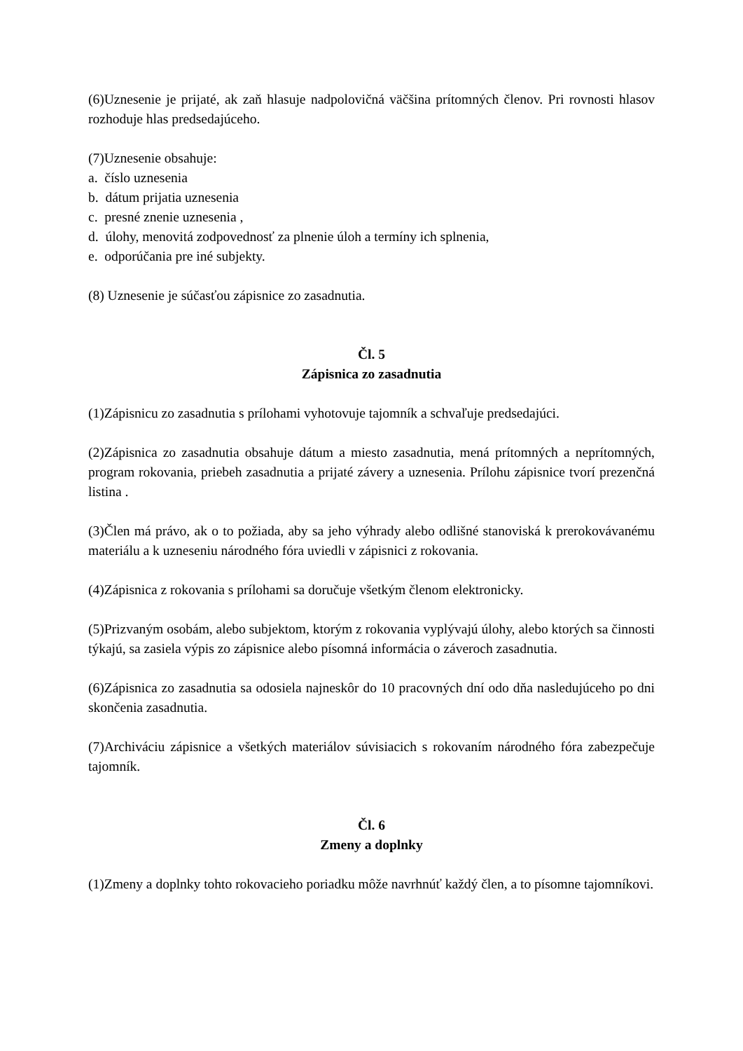(6)Uznesenie je prijaté, ak zaň hlasuje nadpolovičná väčšina prítomných členov. Pri rovnosti hlasov rozhoduje hlas predsedajúceho.
(7)Uznesenie obsahuje:
a. číslo uznesenia
b. dátum prijatia uznesenia
c. presné znenie uznesenia ,
d. úlohy, menovitá zodpovednosť za plnenie úloh a termíny ich splnenia,
e. odporúčania pre iné subjekty.
(8) Uznesenie je súčasťou zápisnice zo zasadnutia.
Čl. 5
Zápisnica zo zasadnutia
(1)Zápisnicu zo zasadnutia s prílohami vyhotovuje tajomník a schvaľuje predsedajúci.
(2)Zápisnica zo zasadnutia obsahuje dátum a miesto zasadnutia, mená prítomných a neprítomných, program rokovania, priebeh zasadnutia a prijaté závery a uznesenia. Prílohu zápisnice tvorí prezenčná listina .
(3)Člen má právo, ak o to požiada, aby sa jeho výhrady alebo odlišné stanoviská k prerokovávanému materiálu a k uzneseniu národného fóra uviedli v zápisnici z rokovania.
(4)Zápisnica z rokovania s prílohami sa doručuje všetkým členom elektronicky.
(5)Prizvaným osobám, alebo subjektom, ktorým z rokovania vyplývajú úlohy, alebo ktorých sa činnosti týkajú, sa zasiela výpis zo zápisnice alebo písomná informácia o záveroch zasadnutia.
(6)Zápisnica zo zasadnutia sa odosiela najneskôr do 10 pracovných dní odo dňa nasledujúceho po dni skončenia zasadnutia.
(7)Archiváciu zápisnice a všetkých materiálov súvisiacich s rokovaním národného fóra zabezpečuje tajomník.
Čl. 6
Zmeny a doplnky
(1)Zmeny a doplnky tohto rokovacieho poriadku môže navrhnúť každý člen, a to písomne tajomníkovi.